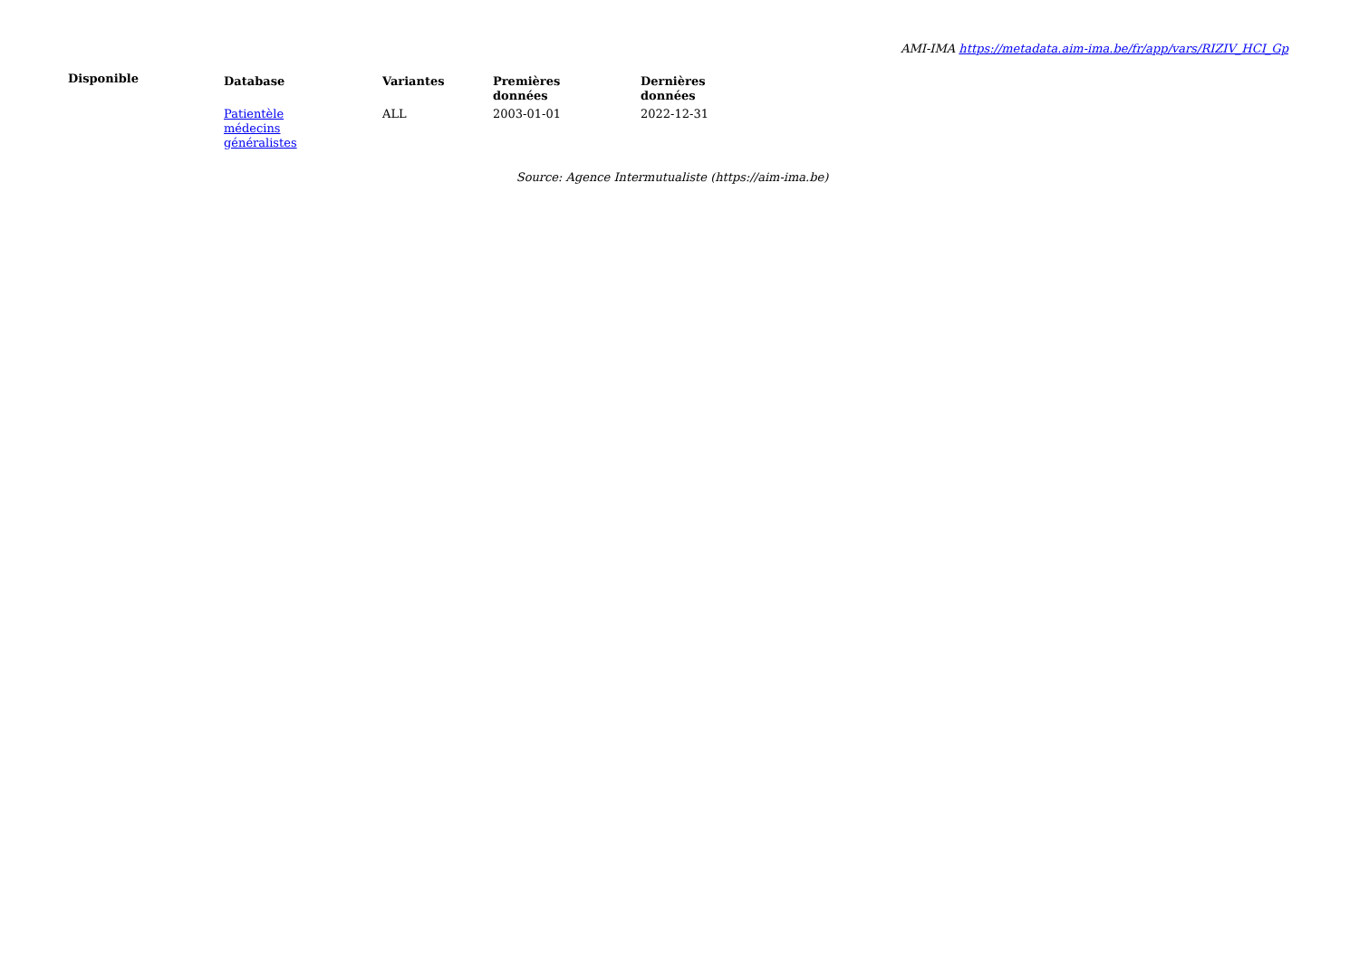AMI-IMA https://metadata.aim-ima.be/fr/app/vars/RIZIV_HCI_Gp
Disponible
| Database | Variantes | Premières données | Dernières données |
| --- | --- | --- | --- |
| Patientèle médecins généralistes | ALL | 2003-01-01 | 2022-12-31 |
Source: Agence Intermutualiste (https://aim-ima.be)